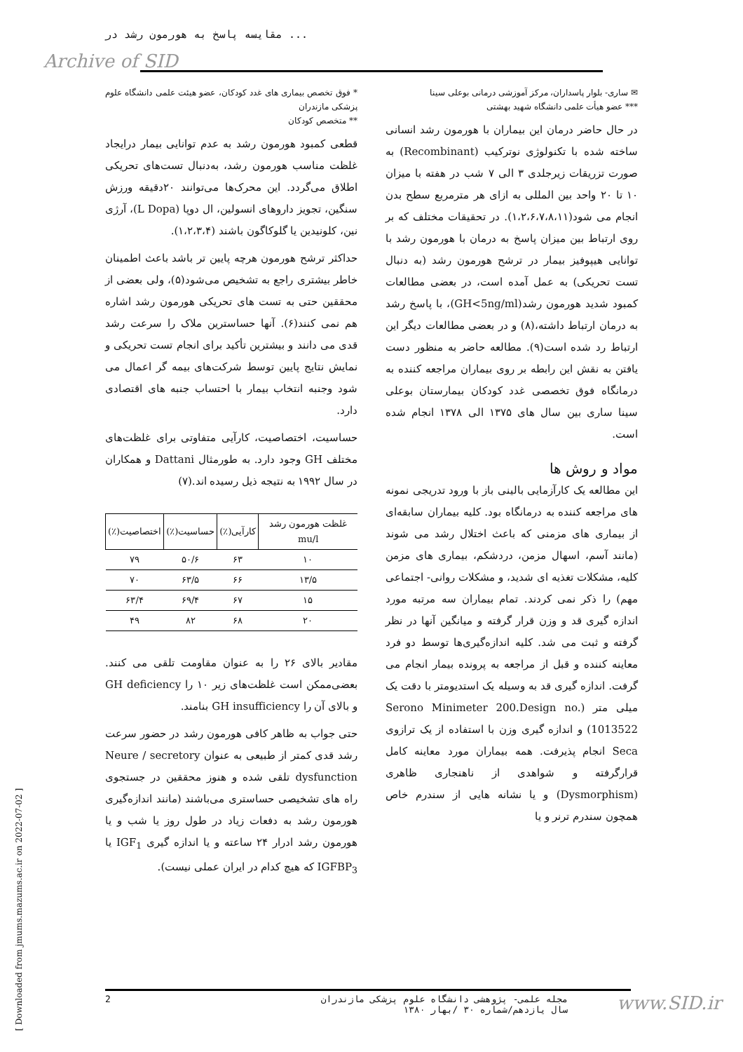مقایسه پاسخ به هورمون رشد در ...
Archive of SID
* فوق تخصص بیماری های غدد کودکان، عضو هیئت علمی دانشگاه علوم پزشکی مازندران
** متخصص کودکان
قطعی کمبود هورمون رشد به عدم توانایی بیمار درایجاد غلظت مناسب هورمون رشد، بەدنبال تست‌های تحریکی اطلاق می‌گردد. این محرک‌ها می‌توانند ۲۰دقیقه ورزش سنگین، تجویز داروهای انسولین، ال دوپا (L Dopa)، آرژی نین، کلونیدین یا گلوکاگون باشند (۱،۲،۳،۴).
حداکثر ترشح هورمون هرچه پایین تر باشد باعث اطمینان خاطر بیشتری راجع به تشخیص می‌شود(۵)، ولی بعضی از محققین حتی به تست های تحریکی هورمون رشد اشاره هم نمی کنند(۶). آنها حساسترین ملاک را سرعت رشد قدی می دانند و بیشترین تأکید برای انجام تست تحریکی و نمایش نتایج پایین توسط شرکت‌های بیمه گر اعمال می شود وجنبه انتخاب بیمار با احتساب جنبه های اقتصادی دارد.
حساسیت، اختصاصیت، کارآیی متفاوتی برای غلظت‌های مختلف GH وجود دارد. به طورمثال Dattani و همکاران در سال ۱۹۹۲ به نتیجه ذیل رسیده اند.(۷)
| غلظت هورمون رشد mu/l | کارآیی(٪) | حساسیت(٪) | اختصاصیت(٪) |
| --- | --- | --- | --- |
| ۱۰ | ۶۳ | ۵۰/۶ | ۷۹ |
| ۱۳/۵ | ۶۶ | ۶۳/۵ | ۷۰ |
| ۱۵ | ۶۷ | ۶۹/۴ | ۶۳/۴ |
| ۲۰ | ۶۸ | ۸۲ | ۴۹ |
مقادیر بالای ۲۶ را به عنوان مقاومت تلقی می کنند. بعضی‌ممکن است غلظت‌های زیر ۱۰ را GH deficiency و بالای آن را GH insufficiency بنامند.
حتی جواب به ظاهر کافی هورمون رشد در حضور سرعت رشد قدی کمتر از طبیعی به عنوان Neure / secretory dysfunction تلقی شده و هنوز محققین در جستجوی راه های تشخیصی حساستری می‌باشند (مانند اندازه‌گیری هورمون رشد به دفعات زیاد در طول روز یا شب و یا هورمون رشد ادرار ۲۴ ساعته و یا اندازه گیری IGF<sub>1</sub> یا IGFBP<sub>3</sub> که هیچ کدام در ایران عملی نیست).
✉ ساری- بلوار پاسداران، مرکز آموزشی درمانی بوعلی سینا
*** عضو هیأت علمی دانشگاه شهید بهشتی
در حال حاضر درمان این بیماران با هورمون رشد انسانی ساخته شده با تکنولوژی نوترکیب (Recombinant) به صورت تزریقات زیرجلدی ۳ الی ۷ شب در هفته با میزان ۱۰ تا ۲۰ واحد بین المللی به ازای هر مترمربع سطح بدن انجام می شود(۱،۲،۶،۷،۸،۱۱). در تحقیقات مختلف که بر روی ارتباط بین میزان پاسخ به درمان با هورمون رشد با توانایی هیپوفیز بیمار در ترشح هورمون رشد (به دنبال تست تحریکی) به عمل آمده است، در بعضی مطالعات کمبود شدید هورمون رشد(GH<5ng/ml)، با پاسخ رشد به درمان ارتباط داشته،(۸) و در بعضی مطالعات دیگر این ارتباط رد شده است(۹). مطالعه حاضر به منظور دست یافتن به نقش این رابطه بر روی بیماران مراجعه کننده به درمانگاه فوق تخصصی غدد کودکان بیمارستان بوعلی سینا ساری بین سال های ۱۳۷۵ الی ۱۳۷۸ انجام شده است.
مواد و روش ها
این مطالعه یک کارآزمایی بالینی باز با ورود تدریجی نمونه های مراجعه کننده به درمانگاه بود. کلیه بیماران سابقه‌ای از بیماری های مزمنی که باعث اختلال رشد می شوند (مانند آسم، اسهال مزمن، دردشکم، بیماری های مزمن کلیه، مشکلات تغذیه ای شدید، و مشکلات روانی- اجتماعی مهم) را ذکر نمی کردند. تمام بیماران سه مرتبه مورد اندازه گیری قد و وزن قرار گرفته و میانگین آنها در نظر گرفته و ثبت می شد. کلیه اندازه‌گیری‌ها توسط دو فرد معاینه کننده و قبل از مراجعه به پرونده بیمار انجام می گرفت. اندازه گیری قد به وسیله یک استدیومتر با دقت یک میلی متر (Serono Minimeter 200.Design no. 1013522) و اندازه گیری وزن با استفاده از یک ترازوی Seca انجام پذیرفت. همه بیماران مورد معاینه کامل قرارگرفته و شواهدی از ناهنجاری ظاهری (Dysmorphism) و یا نشانه هایی از سندرم خاص همچون سندرم ترنر و یا
[ Downloaded from jmums.mazums.ac.ir on 2022-07-02 ]
2 مجله علمی- پژوهشی دانشگاه علوم پزشکی مازندران
سال یازدهم/شماره ۳۰ /بهار ۱۳۸۰
www.SID.ir